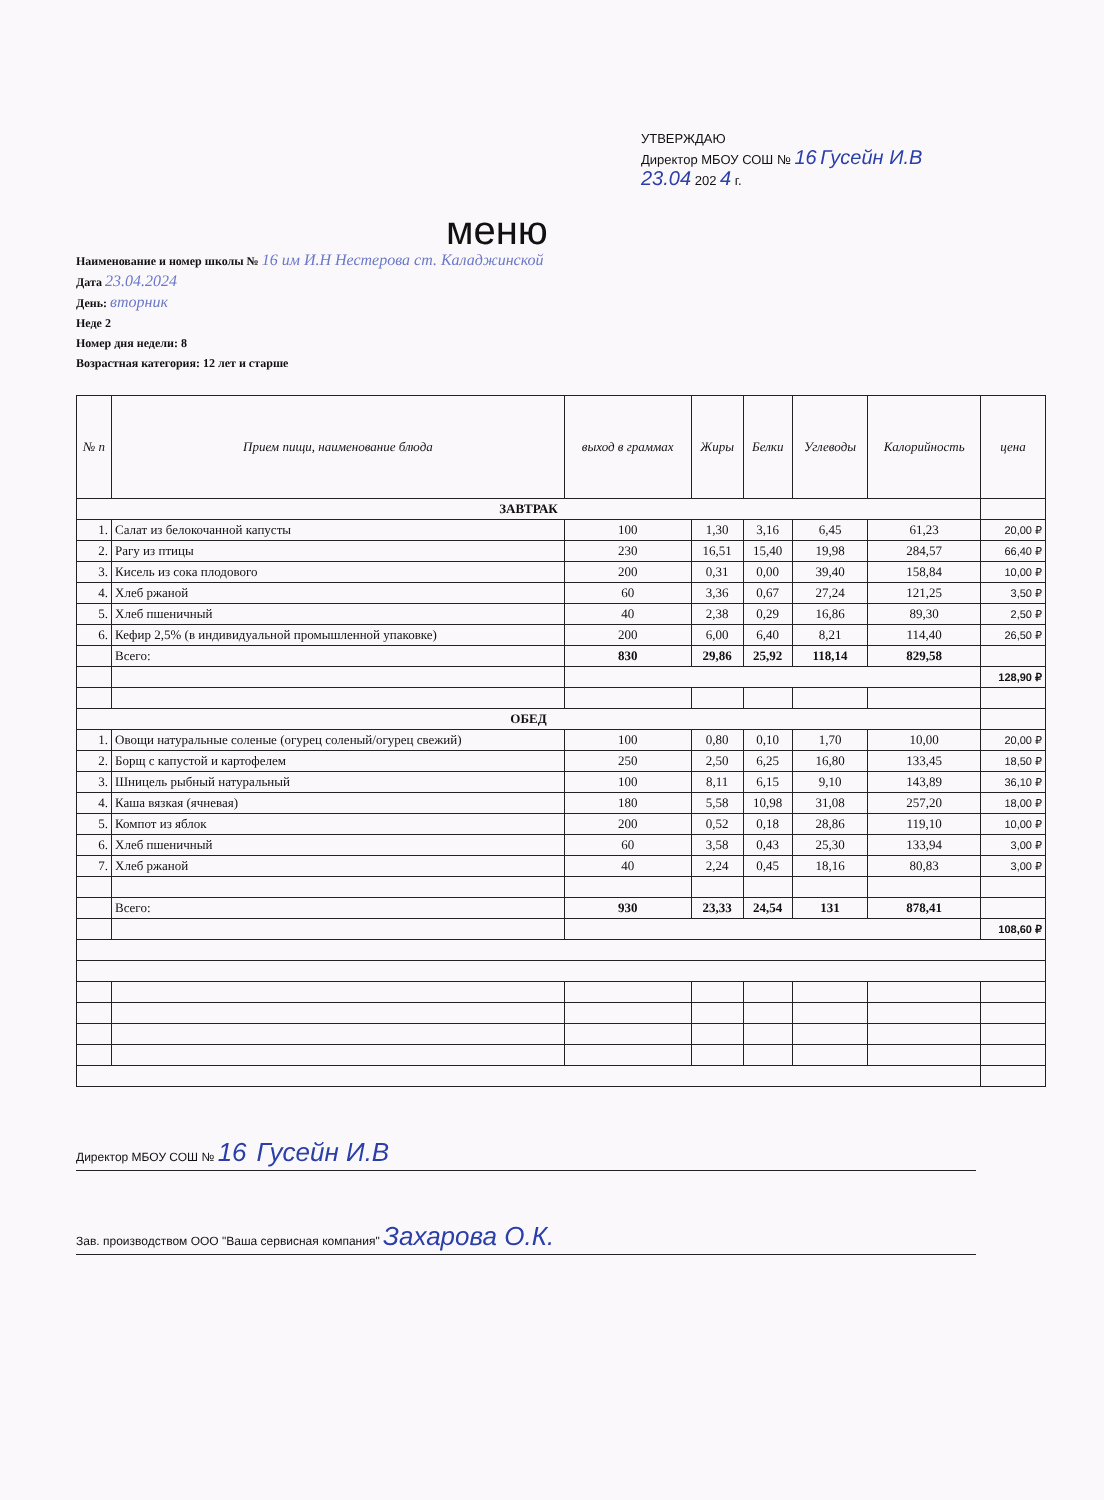УТВЕРЖДАЮ
Директор МБОУ СОШ № 16 Гусейн И.В
23.04 202 4 г.
меню
Наименование и номер школы № 16 им И.Н Нестерова ст. Каладжинской
Дата 23.04.2024
День: вторник
Неде 2
Номер дня недели: 8
Возрастная категория: 12 лет и старше
| № п | Прием пищи, наименование блюда | выход в граммах | Жиры | Белки | Углеводы | Калорийность | цена |
| --- | --- | --- | --- | --- | --- | --- | --- |
| ЗАВТРАК | | | | | | | |
| 1. | Салат из белокочанной капусты | 100 | 1,30 | 3,16 | 6,45 | 61,23 | 20,00 ₽ |
| 2. | Рагу из птицы | 230 | 16,51 | 15,40 | 19,98 | 284,57 | 66,40 ₽ |
| 3. | Кисель из сока плодового | 200 | 0,31 | 0,00 | 39,40 | 158,84 | 10,00 ₽ |
| 4. | Хлеб ржаной | 60 | 3,36 | 0,67 | 27,24 | 121,25 | 3,50 ₽ |
| 5. | Хлеб пшеничный | 40 | 2,38 | 0,29 | 16,86 | 89,30 | 2,50 ₽ |
| 6. | Кефир 2,5% (в индивидуальной промышленной упаковке) | 200 | 6,00 | 6,40 | 8,21 | 114,40 | 26,50 ₽ |
| | Всего: | 830 | 29,86 | 25,92 | 118,14 | 829,58 | |
| | | | | | | | 128,90 ₽ |
| ОБЕД | | | | | | | |
| 1. | Овощи натуральные соленые (огурец соленый/огурец свежий) | 100 | 0,80 | 0,10 | 1,70 | 10,00 | 20,00 ₽ |
| 2. | Борщ с капустой и картофелем | 250 | 2,50 | 6,25 | 16,80 | 133,45 | 18,50 ₽ |
| 3. | Шницель рыбный натуральный | 100 | 8,11 | 6,15 | 9,10 | 143,89 | 36,10 ₽ |
| 4. | Каша вязкая (ячневая) | 180 | 5,58 | 10,98 | 31,08 | 257,20 | 18,00 ₽ |
| 5. | Компот из яблок | 200 | 0,52 | 0,18 | 28,86 | 119,10 | 10,00 ₽ |
| 6. | Хлеб пшеничный | 60 | 3,58 | 0,43 | 25,30 | 133,94 | 3,00 ₽ |
| 7. | Хлеб ржаной | 40 | 2,24 | 0,45 | 18,16 | 80,83 | 3,00 ₽ |
| | Всего: | 930 | 23,33 | 24,54 | 131 | 878,41 | |
| | | | | | | | 108,60 ₽ |
Директор МБОУ СОШ № 16 Гусейн И.В
Зав. производством ООО "Ваша сервисная компания" Захарова О.К.